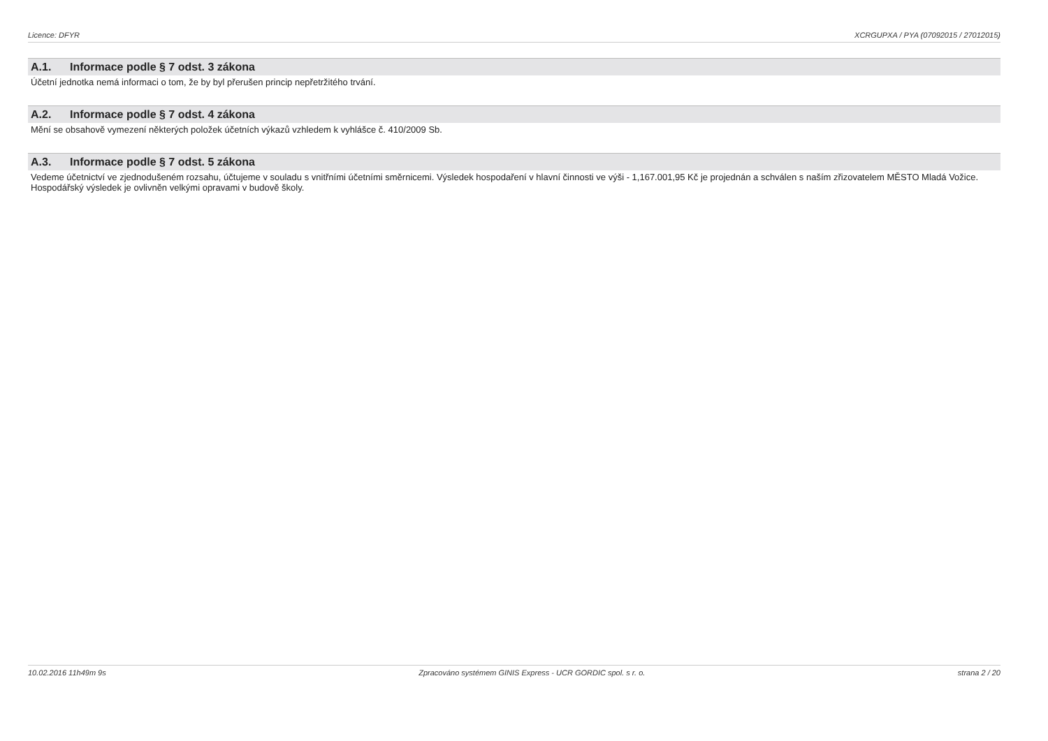Licence: DFYR XCRGUPXA / PYA (07092015 / 27012015)
A.1. Informace podle § 7 odst. 3 zákona
Účetní jednotka nemá informaci o tom, že by byl přerušen princip nepřetržitého trvání.
A.2. Informace podle § 7 odst. 4 zákona
Mění se obsahově vymezení některých položek účetních výkazů vzhledem k vyhlášce č. 410/2009 Sb.
A.3. Informace podle § 7 odst. 5 zákona
Vedeme účetnictví ve zjednodušeném rozsahu, účtujeme v souladu s vnitřními účetními směrnicemi. Výsledek hospodaření v hlavní činnosti ve výši - 1,167.001,95 Kč je projednán a schválen s naším zřizovatelem MĚSTO Mladá Vožice. Hospodářský výsledek je ovlivněn velkými opravami v budově školy.
10.02.2016 11h49m 9s Zpracováno systémem GINIS Express - UCR GORDIC spol. s r. o.
strana 2 / 20